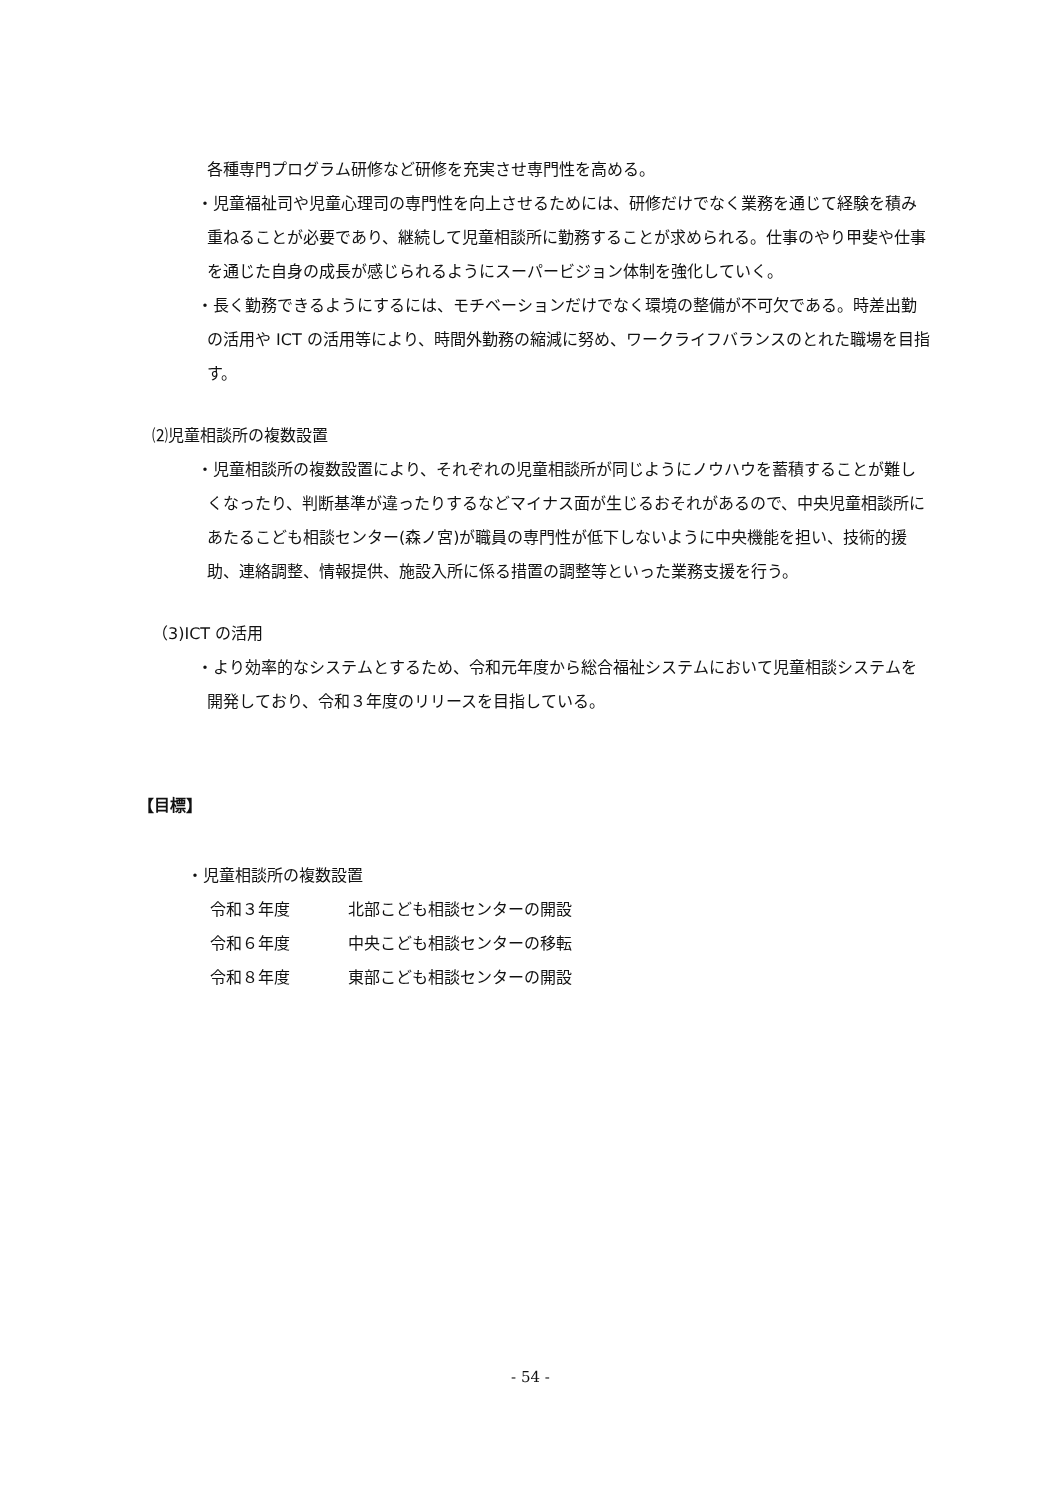各種専門プログラム研修など研修を充実させ専門性を高める。
・児童福祉司や児童心理司の専門性を向上させるためには、研修だけでなく業務を通じて経験を積み重ねることが必要であり、継続して児童相談所に勤務することが求められる。仕事のやり甲斐や仕事を通じた自身の成長が感じられるようにスーパービジョン体制を強化していく。
・長く勤務できるようにするには、モチベーションだけでなく環境の整備が不可欠である。時差出勤の活用や ICT の活用等により、時間外勤務の縮減に努め、ワークライフバランスのとれた職場を目指す。
⑵児童相談所の複数設置
・児童相談所の複数設置により、それぞれの児童相談所が同じようにノウハウを蓄積することが難しくなったり、判断基準が違ったりするなどマイナス面が生じるおそれがあるので、中央児童相談所にあたるこども相談センター(森ノ宮)が職員の専門性が低下しないように中央機能を担い、技術的援助、連絡調整、情報提供、施設入所に係る措置の調整等といった業務支援を行う。
（3)ICT の活用
・より効率的なシステムとするため、令和元年度から総合福祉システムにおいて児童相談システムを開発しており、令和３年度のリリースを目指している。
【目標】
・児童相談所の複数設置
令和３年度 北部こども相談センターの開設
令和６年度 中央こども相談センターの移転
令和８年度 東部こども相談センターの開設
- 54 -